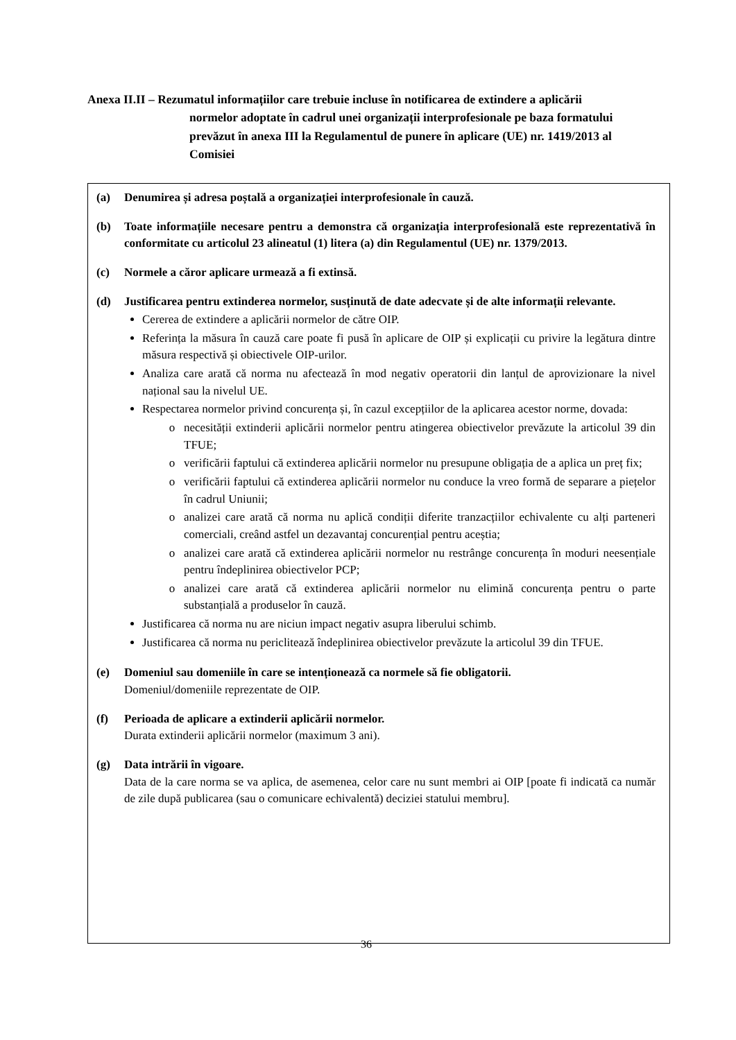Anexa II.II – Rezumatul informațiilor care trebuie incluse în notificarea de extindere a aplicării
normelor adoptate în cadrul unei organizații interprofesionale pe baza formatului prevăzut în anexa III la Regulamentul de punere în aplicare (UE) nr. 1419/2013 al Comisiei
(a) Denumirea și adresa poștală a organizației interprofesionale în cauză.
(b) Toate informațiile necesare pentru a demonstra că organizația interprofesională este reprezentativă în conformitate cu articolul 23 alineatul (1) litera (a) din Regulamentul (UE) nr. 1379/2013.
(c) Normele a căror aplicare urmează a fi extinsă.
(d) Justificarea pentru extinderea normelor, susținută de date adecvate și de alte informații relevante.
Cererea de extindere a aplicării normelor de către OIP.
Referința la măsura în cauză care poate fi pusă în aplicare de OIP și explicații cu privire la legătura dintre măsura respectivă și obiectivele OIP-urilor.
Analiza care arată că norma nu afectează în mod negativ operatorii din lanțul de aprovizionare la nivel național sau la nivelul UE.
Respectarea normelor privind concurența și, în cazul excepțiilor de la aplicarea acestor norme, dovada:
necesității extinderii aplicării normelor pentru atingerea obiectivelor prevăzute la articolul 39 din TFUE;
verificării faptului că extinderea aplicării normelor nu presupune obligația de a aplica un preț fix;
verificării faptului că extinderea aplicării normelor nu conduce la vreo formă de separare a piețelor în cadrul Uniunii;
analizei care arată că norma nu aplică condiții diferite tranzacțiilor echivalente cu alți parteneri comerciali, creând astfel un dezavantaj concurențial pentru aceștia;
analizei care arată că extinderea aplicării normelor nu restrânge concurența în moduri neesențiale pentru îndeplinirea obiectivelor PCP;
analizei care arată că extinderea aplicării normelor nu elimină concurența pentru o parte substanțială a produselor în cauză.
Justificarea că norma nu are niciun impact negativ asupra liberului schimb.
Justificarea că norma nu periclitează îndeplinirea obiectivelor prevăzute la articolul 39 din TFUE.
(e) Domeniul sau domeniile în care se intenționează ca normele să fie obligatorii.
Domeniul/domeniile reprezentate de OIP.
(f) Perioada de aplicare a extinderii aplicării normelor.
Durata extinderii aplicării normelor (maximum 3 ani).
(g) Data intrării în vigoare.
Data de la care norma se va aplica, de asemenea, celor care nu sunt membri ai OIP [poate fi indicată ca număr de zile după publicarea (sau o comunicare echivalentă) deciziei statului membru].
36